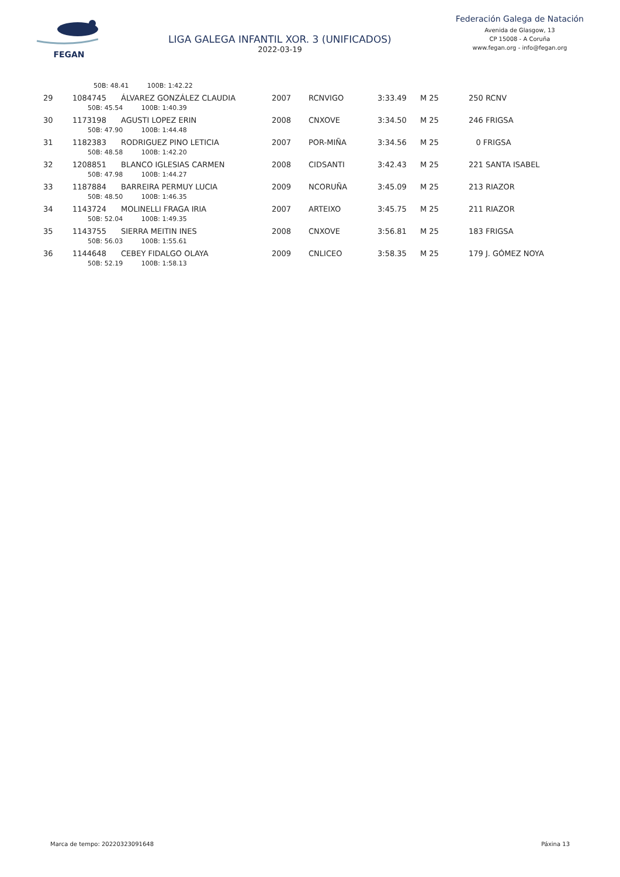FEGAN
LIGA GALEGA INFANTIL XOR. 3 (UNIFICADOS)
2022-03-19
Federación Galega de Natación
Avenida de Glasgow, 13
CP 15008 - A Coruña
www.fegan.org - info@fegan.org
| | 50B: 48.41 100B: 1:42.22 | | | | | | |
| 29 | 1084745 | ÁLVAREZ GONZÁLEZ CLAUDIA | 2007 | RCNVIGO | 3:33.49 | M 25 | 250 RCNV |
| | 50B: 45.54 100B: 1:40.39 | | | | | | |
| 30 | 1173198 | AGUSTI LOPEZ ERIN | 2008 | CNXOVE | 3:34.50 | M 25 | 246 FRIGSA |
| | 50B: 47.90 100B: 1:44.48 | | | | | | |
| 31 | 1182383 | RODRIGUEZ PINO LETICIA | 2007 | POR-MIÑA | 3:34.56 | M 25 | 0 FRIGSA |
| | 50B: 48.58 100B: 1:42.20 | | | | | | |
| 32 | 1208851 | BLANCO IGLESIAS CARMEN | 2008 | CIDSANTI | 3:42.43 | M 25 | 221 SANTA ISABEL |
| | 50B: 47.98 100B: 1:44.27 | | | | | | |
| 33 | 1187884 | BARREIRA PERMUY LUCIA | 2009 | NCORUÑA | 3:45.09 | M 25 | 213 RIAZOR |
| | 50B: 48.50 100B: 1:46.35 | | | | | | |
| 34 | 1143724 | MOLINELLI FRAGA IRIA | 2007 | ARTEIXO | 3:45.75 | M 25 | 211 RIAZOR |
| | 50B: 52.04 100B: 1:49.35 | | | | | | |
| 35 | 1143755 | SIERRA MEITIN INES | 2008 | CNXOVE | 3:56.81 | M 25 | 183 FRIGSA |
| | 50B: 56.03 100B: 1:55.61 | | | | | | |
| 36 | 1144648 | CEBEY FIDALGO OLAYA | 2009 | CNLICEO | 3:58.35 | M 25 | 179 J. GÓMEZ NOYA |
| | 50B: 52.19 100B: 1:58.13 | | | | | | |
Marca de tempo: 20220323091648 Páxina 13